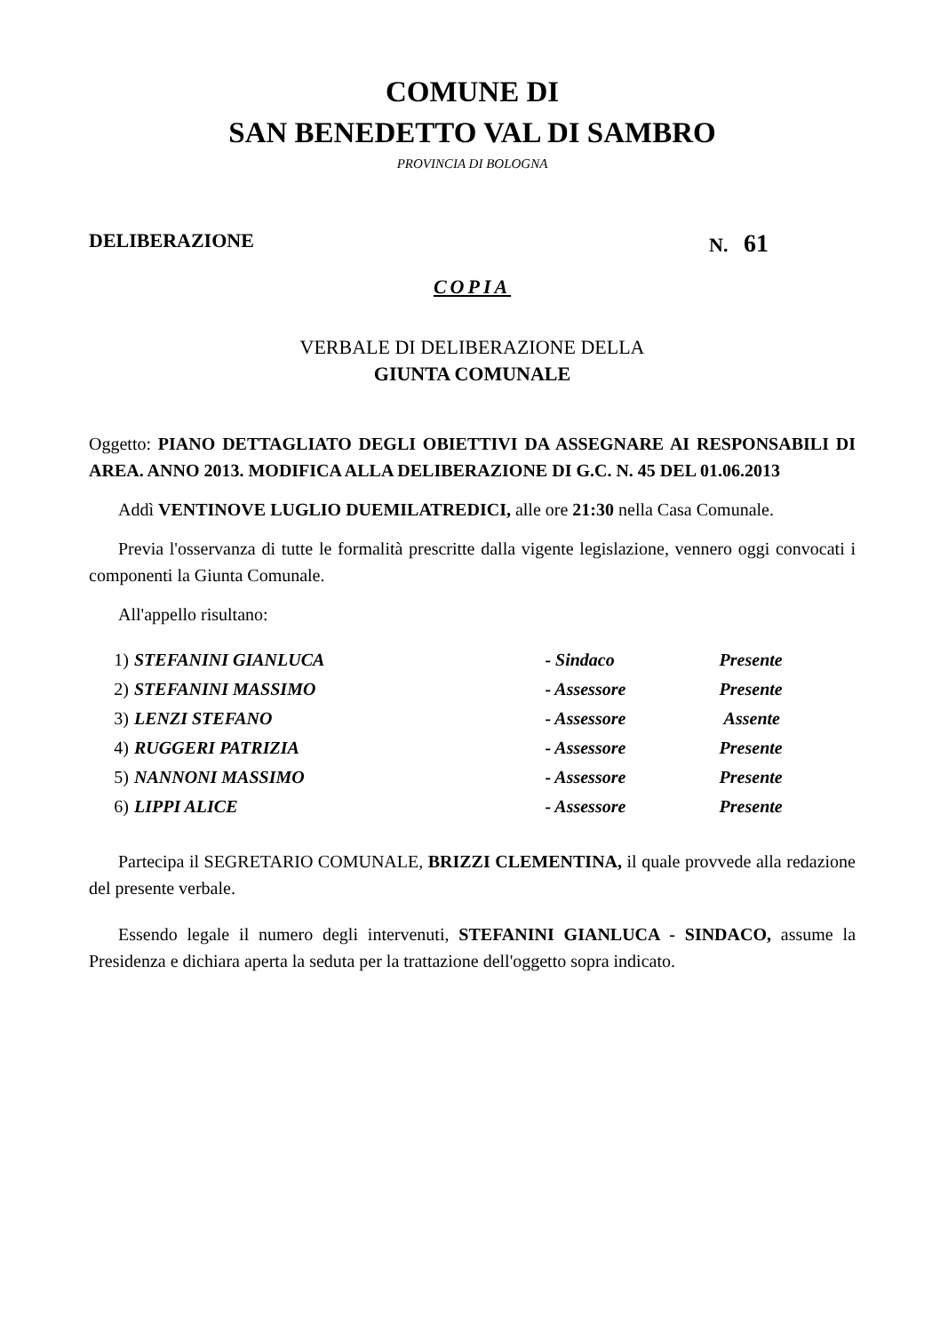COMUNE DI
SAN BENEDETTO VAL DI SAMBRO
PROVINCIA DI BOLOGNA
DELIBERAZIONE N. 61
COPIA
VERBALE DI DELIBERAZIONE DELLA
GIUNTA COMUNALE
Oggetto: PIANO DETTAGLIATO DEGLI OBIETTIVI DA ASSEGNARE AI RESPONSABILI DI AREA. ANNO 2013. MODIFICA ALLA DELIBERAZIONE DI G.C. N. 45 DEL 01.06.2013
Addì VENTINOVE LUGLIO DUEMILATREDICI, alle ore 21:30 nella Casa Comunale.
Previa l'osservanza di tutte le formalità prescritte dalla vigente legislazione, vennero oggi convocati i componenti la Giunta Comunale.
All'appello risultano:
| 1) | STEFANINI GIANLUCA | - Sindaco | Presente |
| 2) | STEFANINI MASSIMO | - Assessore | Presente |
| 3) | LENZI STEFANO | - Assessore | Assente |
| 4) | RUGGERI PATRIZIA | - Assessore | Presente |
| 5) | NANNONI MASSIMO | - Assessore | Presente |
| 6) | LIPPI ALICE | - Assessore | Presente |
Partecipa il SEGRETARIO COMUNALE, BRIZZI CLEMENTINA, il quale provvede alla redazione del presente verbale.
Essendo legale il numero degli intervenuti, STEFANINI GIANLUCA - SINDACO, assume la Presidenza e dichiara aperta la seduta per la trattazione dell'oggetto sopra indicato.